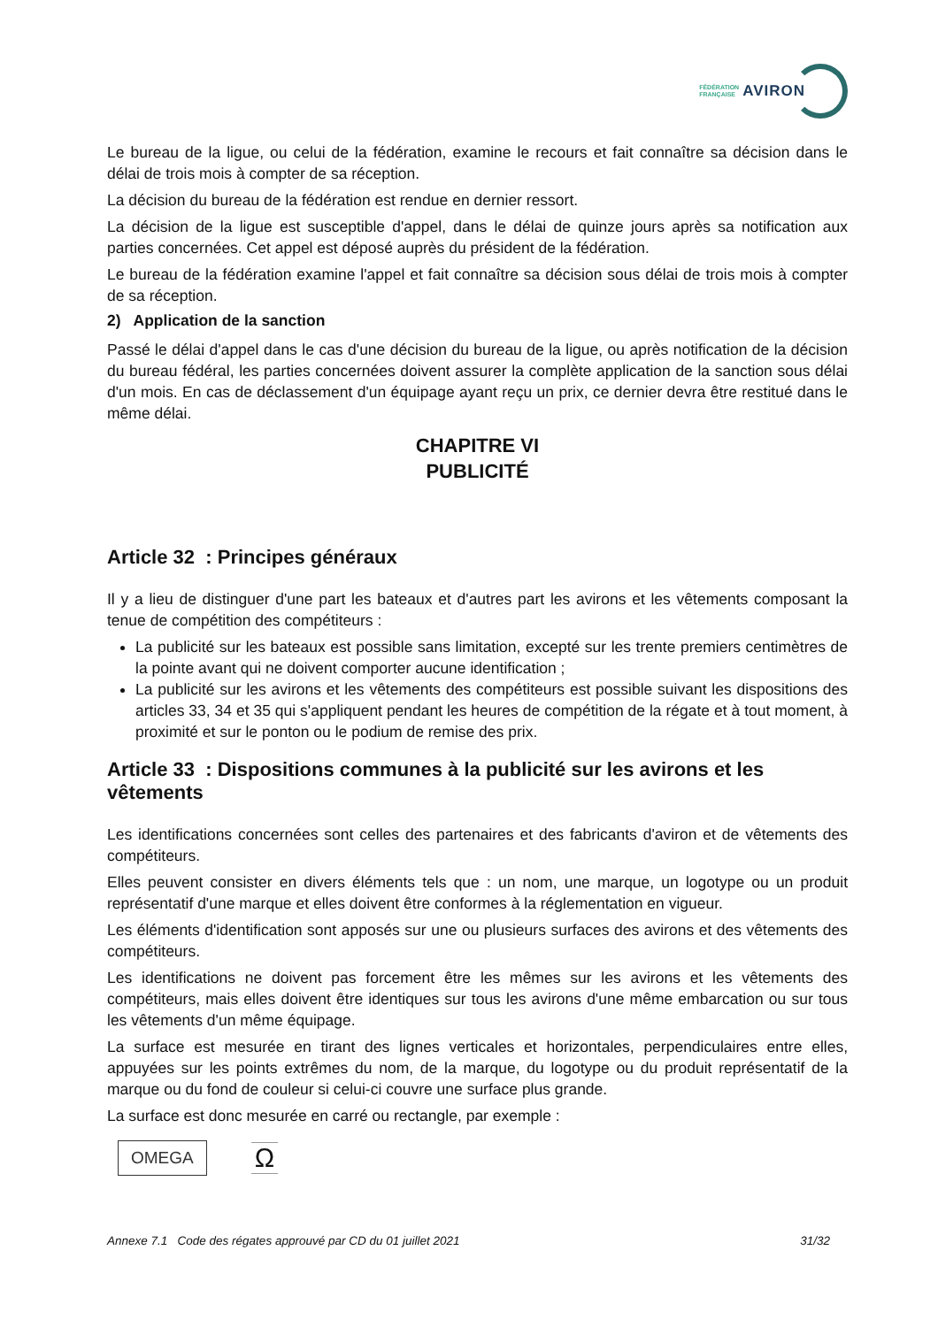FÉDÉRATION
FRANÇAISE
AVIRON
Le bureau de la ligue, ou celui de la fédération, examine le recours et fait connaître sa décision dans le délai de trois mois à compter de sa réception.
La décision du bureau de la fédération est rendue en dernier ressort.
La décision de la ligue est susceptible d'appel, dans le délai de quinze jours après sa notification aux parties concernées. Cet appel est déposé auprès du président de la fédération.
Le bureau de la fédération examine l'appel et fait connaître sa décision sous délai de trois mois à compter de sa réception.
2) Application de la sanction
Passé le délai d'appel dans le cas d'une décision du bureau de la ligue, ou après notification de la décision du bureau fédéral, les parties concernées doivent assurer la complète application de la sanction sous délai d'un mois. En cas de déclassement d'un équipage ayant reçu un prix, ce dernier devra être restitué dans le même délai.
CHAPITRE VI
PUBLICITÉ
Article 32 : Principes généraux
Il y a lieu de distinguer d'une part les bateaux et d'autres part les avirons et les vêtements composant la tenue de compétition des compétiteurs :
La publicité sur les bateaux est possible sans limitation, excepté sur les trente premiers centimètres de la pointe avant qui ne doivent comporter aucune identification ;
La publicité sur les avirons et les vêtements des compétiteurs est possible suivant les dispositions des articles 33, 34 et 35 qui s'appliquent pendant les heures de compétition de la régate et à tout moment, à proximité et sur le ponton ou le podium de remise des prix.
Article 33 : Dispositions communes à la publicité sur les avirons et les vêtements
Les identifications concernées sont celles des partenaires et des fabricants d'aviron et de vêtements des compétiteurs.
Elles peuvent consister en divers éléments tels que : un nom, une marque, un logotype ou un produit représentatif d'une marque et elles doivent être conformes à la réglementation en vigueur.
Les éléments d'identification sont apposés sur une ou plusieurs surfaces des avirons et des vêtements des compétiteurs.
Les identifications ne doivent pas forcement être les mêmes sur les avirons et les vêtements des compétiteurs, mais elles doivent être identiques sur tous les avirons d'une même embarcation ou sur tous les vêtements d'un même équipage.
La surface est mesurée en tirant des lignes verticales et horizontales, perpendiculaires entre elles, appuyées sur les points extrêmes du nom, de la marque, du logotype ou du produit représentatif de la marque ou du fond de couleur si celui-ci couvre une surface plus grande.
La surface est donc mesurée en carré ou rectangle, par exemple :
OMEGA Ω
Annexe 7.1 Code des régates approuvé par CD du 01 juillet 2021 31/32